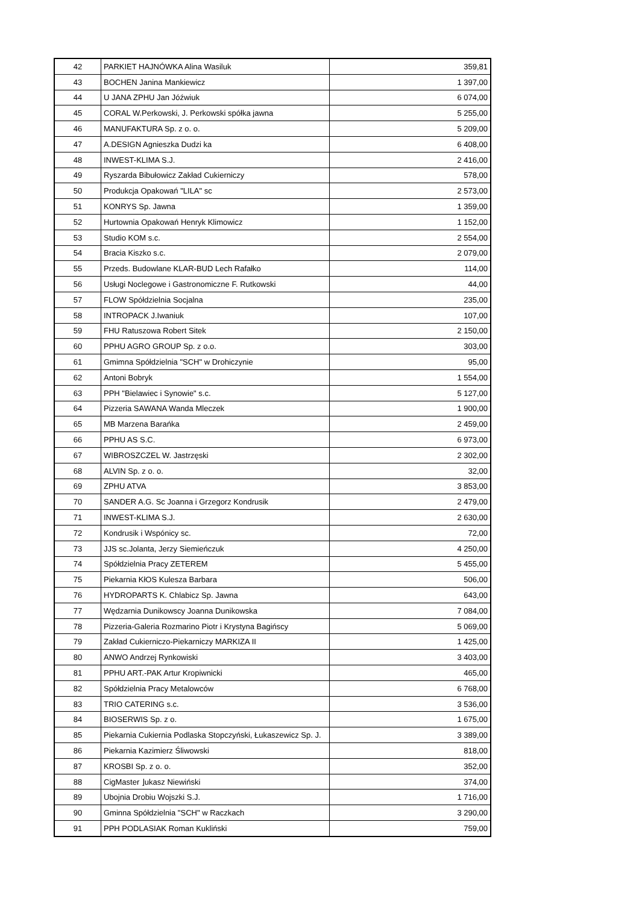| 42 | PARKIET HAJNÓWKA Alina Wasiluk | 359,81 |
| 43 | BOCHEN Janina Mankiewicz | 1 397,00 |
| 44 | U JANA ZPHU Jan Jóźwiuk | 6 074,00 |
| 45 | CORAL W.Perkowski, J. Perkowski spółka jawna | 5 255,00 |
| 46 | MANUFAKTURA Sp. z o. o. | 5 209,00 |
| 47 | A.DESIGN Agnieszka Dudzi ka | 6 408,00 |
| 48 | INWEST-KLIMA S.J. | 2 416,00 |
| 49 | Ryszarda Bibułowicz Zakład Cukierniczy | 578,00 |
| 50 | Produkcja Opakowań "LILA" sc | 2 573,00 |
| 51 | KONRYS Sp. Jawna | 1 359,00 |
| 52 | Hurtownia Opakowań Henryk Klimowicz | 1 152,00 |
| 53 | Studio KOM s.c. | 2 554,00 |
| 54 | Bracia Kiszko s.c. | 2 079,00 |
| 55 | Przeds. Budowlane KLAR-BUD Lech Rafałko | 114,00 |
| 56 | Usługi Noclegowe i Gastronomiczne F. Rutkowski | 44,00 |
| 57 | FLOW Spółdzielnia Socjalna | 235,00 |
| 58 | INTROPACK J.Iwaniuk | 107,00 |
| 59 | FHU Ratuszowa Robert Sitek | 2 150,00 |
| 60 | PPHU AGRO GROUP Sp. z o.o. | 303,00 |
| 61 | Gmimna Spółdzielnia "SCH" w Drohiczynie | 95,00 |
| 62 | Antoni Bobryk | 1 554,00 |
| 63 | PPH "Bielawiec i Synowie" s.c. | 5 127,00 |
| 64 | Pizzeria SAWANA Wanda Mleczek | 1 900,00 |
| 65 | MB Marzena Barańka | 2 459,00 |
| 66 | PPHU AS S.C. | 6 973,00 |
| 67 | WIBROSZCZEL W. Jastrzęski | 2 302,00 |
| 68 | ALVIN Sp. z o. o. | 32,00 |
| 69 | ZPHU ATVA | 3 853,00 |
| 70 | SANDER A.G. Sc Joanna i Grzegorz Kondrusik | 2 479,00 |
| 71 | INWEST-KLIMA S.J. | 2 630,00 |
| 72 | Kondrusik i Wspónicy sc. | 72,00 |
| 73 | JJS sc.Jolanta, Jerzy Siemieńczuk | 4 250,00 |
| 74 | Spółdzielnia Pracy ZETEREM | 5 455,00 |
| 75 | Piekarnia KłOS Kulesza Barbara | 506,00 |
| 76 | HYDROPARTS K. Chlabicz Sp. Jawna | 643,00 |
| 77 | Wędzarnia Dunikowscy Joanna Dunikowska | 7 084,00 |
| 78 | Pizzeria-Galeria Rozmarino Piotr i Krystyna Bagińscy | 5 069,00 |
| 79 | Zakład Cukierniczo-Piekarniczy MARKIZA II | 1 425,00 |
| 80 | ANWO Andrzej Rynkowiski | 3 403,00 |
| 81 | PPHU ART.-PAK Artur Kropiwnicki | 465,00 |
| 82 | Spółdzielnia Pracy Metalowców | 6 768,00 |
| 83 | TRIO CATERING s.c. | 3 536,00 |
| 84 | BIOSERWIS Sp. z o. | 1 675,00 |
| 85 | Piekarnia Cukiernia Podlaska Stopczyński, Łukaszewicz Sp. J. | 3 389,00 |
| 86 | Piekarnia Kazimierz Śliwowski | 818,00 |
| 87 | KROSBI Sp. z o. o. | 352,00 |
| 88 | CigMaster ⌋ukasz Niewiński | 374,00 |
| 89 | Ubojnia Drobiu Wojszki S.J. | 1 716,00 |
| 90 | Gminna Spółdzielnia "SCH" w Raczkach | 3 290,00 |
| 91 | PPH PODLASIAK Roman Kukliński | 759,00 |